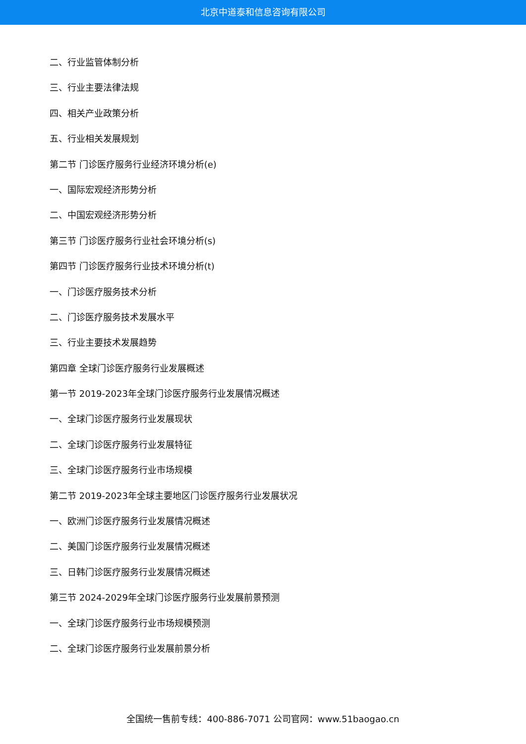北京中道泰和信息咨询有限公司
二、行业监管体制分析
三、行业主要法律法规
四、相关产业政策分析
五、行业相关发展规划
第二节 门诊医疗服务行业经济环境分析(e)
一、国际宏观经济形势分析
二、中国宏观经济形势分析
第三节 门诊医疗服务行业社会环境分析(s)
第四节 门诊医疗服务行业技术环境分析(t)
一、门诊医疗服务技术分析
二、门诊医疗服务技术发展水平
三、行业主要技术发展趋势
第四章 全球门诊医疗服务行业发展概述
第一节 2019-2023年全球门诊医疗服务行业发展情况概述
一、全球门诊医疗服务行业发展现状
二、全球门诊医疗服务行业发展特征
三、全球门诊医疗服务行业市场规模
第二节 2019-2023年全球主要地区门诊医疗服务行业发展状况
一、欧洲门诊医疗服务行业发展情况概述
二、美国门诊医疗服务行业发展情况概述
三、日韩门诊医疗服务行业发展情况概述
第三节 2024-2029年全球门诊医疗服务行业发展前景预测
一、全球门诊医疗服务行业市场规模预测
二、全球门诊医疗服务行业发展前景分析
全国统一售前专线：400-886-7071 公司官网：www.51baogao.cn